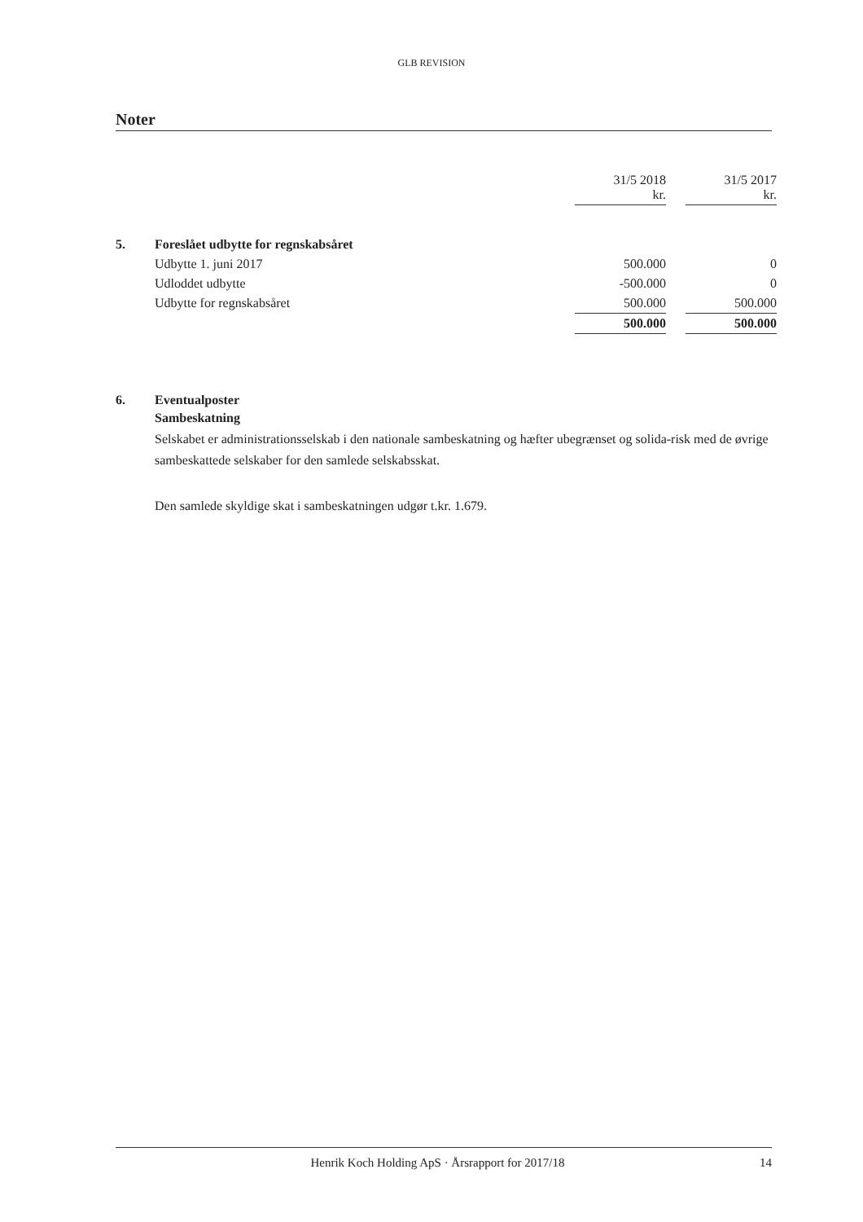GLB REVISION
Noter
| | | 31/5 2018 kr. | | 31/5 2017 kr. |
| --- | --- | --- | --- | --- |
| 5. | Foreslået udbytte for regnskabsåret | | | |
| | Udbytte 1. juni 2017 | 500.000 | | 0 |
| | Udloddet udbytte | -500.000 | | 0 |
| | Udbytte for regnskabsåret | 500.000 | | 500.000 |
| | | 500.000 | | 500.000 |
6. Eventualposter
Sambeskatning
Selskabet er administrationsselskab i den nationale sambeskatning og hæfter ubegrænset og solida-risk med de øvrige sambeskattede selskaber for den samlede selskabsskat.
Den samlede skyldige skat i sambeskatningen udgør t.kr. 1.679.
Henrik Koch Holding ApS · Årsrapport for 2017/18 14